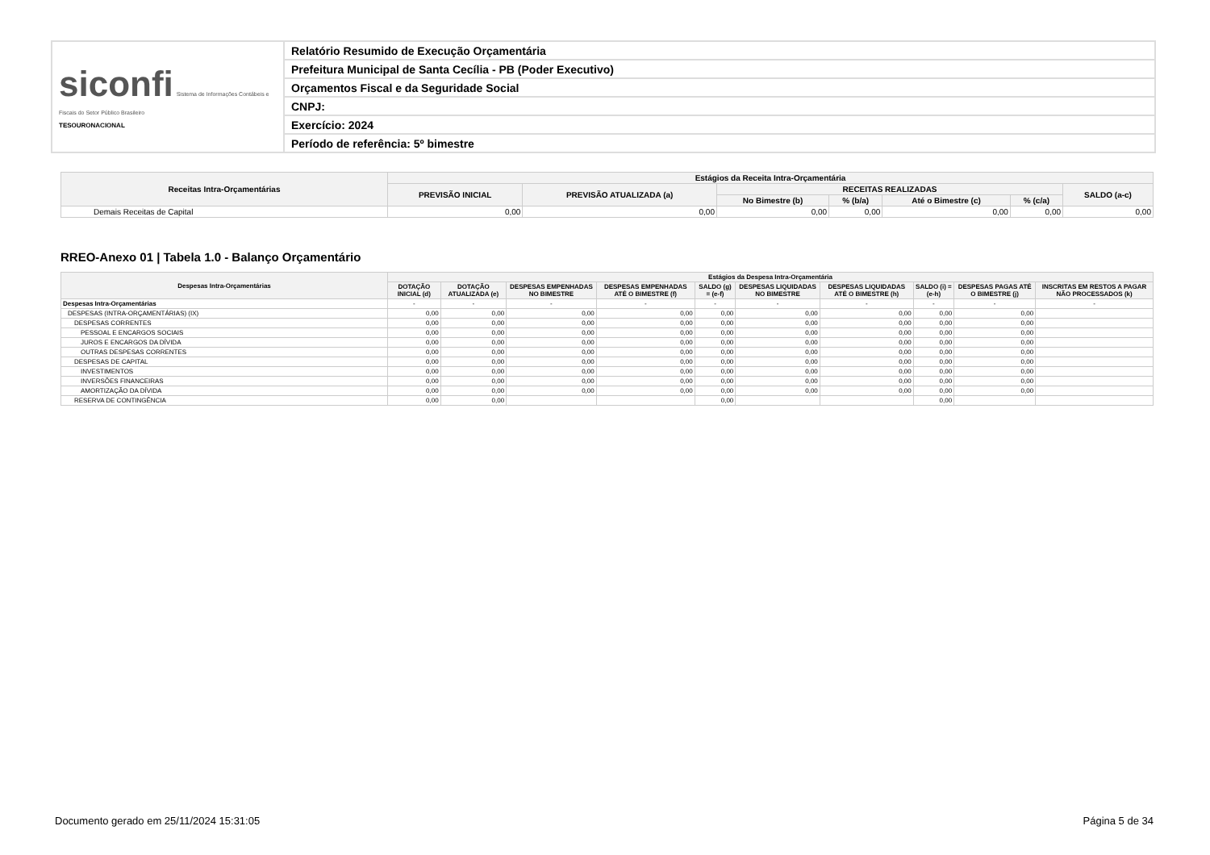| siconfi Sistema de Informações Contábeis e Fiscais do Setor Público Brasileiro TESOURONACIONAL | Relatório Resumido de Execução Orçamentária |
| | Prefeitura Municipal de Santa Cecília - PB (Poder Executivo) |
| | Orçamentos Fiscal e da Seguridade Social |
| | CNPJ: |
| | Exercício: 2024 |
| | Período de referência: 5º bimestre |
| Receitas Intra-Orçamentárias | Estágios da Receita Intra-Orçamentária | | | | | | |
| --- | --- | --- | --- | --- | --- | --- | --- |
| | PREVISÃO INICIAL | PREVISÃO ATUALIZADA (a) | RECEITAS REALIZADAS | | | | SALDO (a-c) |
| | | | No Bimestre (b) | % (b/a) | Até o Bimestre (c) | % (c/a) | |
| Demais Receitas de Capital | 0,00 | 0,00 | 0,00 | 0,00 | 0,00 | 0,00 | 0,00 |
RREO-Anexo 01 | Tabela 1.0 - Balanço Orçamentário
| Despesas Intra-Orçamentárias | Estágios da Despesa Intra-Orçamentária | | | | | | | | | |
| --- | --- | --- | --- | --- | --- | --- | --- | --- | --- | --- |
| | DOTAÇÃO INICIAL (d) | DOTAÇÃO ATUALIZADA (e) | DESPESAS EMPENHADAS NO BIMESTRE | DESPESAS EMPENHADAS ATÉ O BIMESTRE (f) | SALDO (g) = (e-f) | DESPESAS LIQUIDADAS NO BIMESTRE | DESPESAS LIQUIDADAS ATÉ O BIMESTRE (h) | SALDO (i) = (e-h) | DESPESAS PAGAS ATÉ O BIMESTRE (j) | INSCRITAS EM RESTOS A PAGAR NÃO PROCESSADOS (k) |
| Despesas Intra-Orçamentárias | - | - | - | - | - | - | - | - | - | - |
| DESPESAS (INTRA-ORÇAMENTÁRIAS) (IX) | 0,00 | 0,00 | 0,00 | 0,00 | 0,00 | 0,00 | 0,00 | 0,00 | 0,00 | |
| DESPESAS CORRENTES | 0,00 | 0,00 | 0,00 | 0,00 | 0,00 | 0,00 | 0,00 | 0,00 | 0,00 | |
| PESSOAL E ENCARGOS SOCIAIS | 0,00 | 0,00 | 0,00 | 0,00 | 0,00 | 0,00 | 0,00 | 0,00 | 0,00 | |
| JUROS E ENCARGOS DA DÍVIDA | 0,00 | 0,00 | 0,00 | 0,00 | 0,00 | 0,00 | 0,00 | 0,00 | 0,00 | |
| OUTRAS DESPESAS CORRENTES | 0,00 | 0,00 | 0,00 | 0,00 | 0,00 | 0,00 | 0,00 | 0,00 | 0,00 | |
| DESPESAS DE CAPITAL | 0,00 | 0,00 | 0,00 | 0,00 | 0,00 | 0,00 | 0,00 | 0,00 | 0,00 | |
| INVESTIMENTOS | 0,00 | 0,00 | 0,00 | 0,00 | 0,00 | 0,00 | 0,00 | 0,00 | 0,00 | |
| INVERSÕES FINANCEIRAS | 0,00 | 0,00 | 0,00 | 0,00 | 0,00 | 0,00 | 0,00 | 0,00 | 0,00 | |
| AMORTIZAÇÃO DA DÍVIDA | 0,00 | 0,00 | 0,00 | 0,00 | 0,00 | 0,00 | 0,00 | 0,00 | 0,00 | |
| RESERVA DE CONTINGÊNCIA | 0,00 | 0,00 | | | 0,00 | | | 0,00 | | |
Documento gerado em 25/11/2024 15:31:05 Página 5 de 34